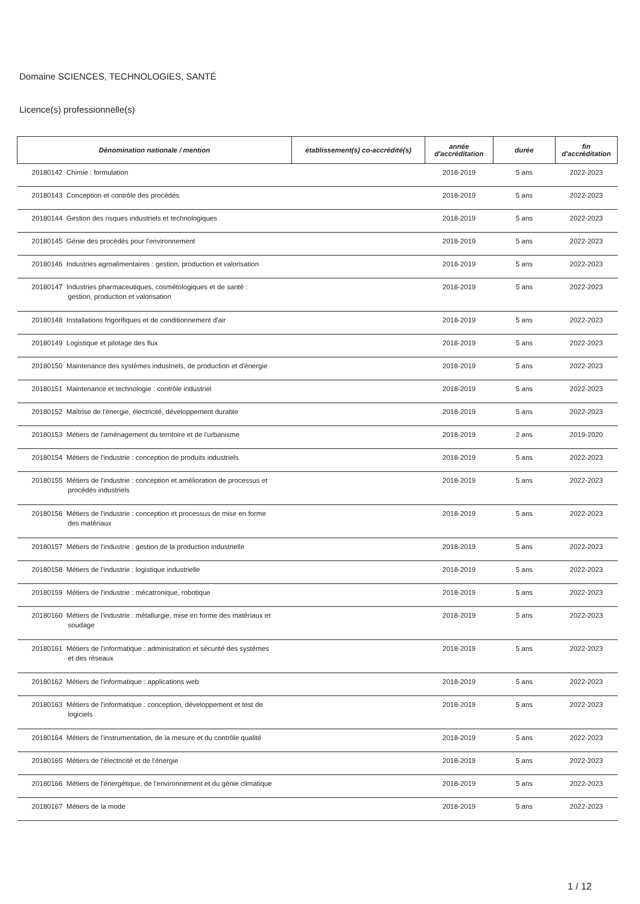Domaine SCIENCES, TECHNOLOGIES, SANTÉ
Licence(s) professionnelle(s)
| Dénomination nationale / mention | établissement(s) co-accrédité(s) | année d'accréditation | durée | fin d'accréditation |
| --- | --- | --- | --- | --- |
| 20180142 Chimie : formulation | | 2018-2019 | 5 ans | 2022-2023 |
| 20180143 Conception et contrôle des procédés | | 2018-2019 | 5 ans | 2022-2023 |
| 20180144 Gestion des risques industriels et technologiques | | 2018-2019 | 5 ans | 2022-2023 |
| 20180145 Génie des procédés pour l'environnement | | 2018-2019 | 5 ans | 2022-2023 |
| 20180146 Industries agroalimentaires : gestion, production et valorisation | | 2018-2019 | 5 ans | 2022-2023 |
| 20180147 Industries pharmaceutiques, cosmétologiques et de santé : gestion, production et valorisation | | 2018-2019 | 5 ans | 2022-2023 |
| 20180148 Installations frigorifiques et de conditionnement d'air | | 2018-2019 | 5 ans | 2022-2023 |
| 20180149 Logistique et pilotage des flux | | 2018-2019 | 5 ans | 2022-2023 |
| 20180150 Maintenance des systèmes industriels, de production et d'énergie | | 2018-2019 | 5 ans | 2022-2023 |
| 20180151 Maintenance et technologie : contrôle industriel | | 2018-2019 | 5 ans | 2022-2023 |
| 20180152 Maîtrise de l'énergie, électricité, développement durable | | 2018-2019 | 5 ans | 2022-2023 |
| 20180153 Métiers de l'aménagement du territoire et de l'urbanisme | | 2018-2019 | 2 ans | 2019-2020 |
| 20180154 Métiers de l'industrie : conception de produits industriels | | 2018-2019 | 5 ans | 2022-2023 |
| 20180155 Métiers de l'industrie : conception et amélioration de processus et procédés industriels | | 2018-2019 | 5 ans | 2022-2023 |
| 20180156 Métiers de l'industrie : conception et processus de mise en forme des matériaux | | 2018-2019 | 5 ans | 2022-2023 |
| 20180157 Métiers de l'industrie : gestion de la production industrielle | | 2018-2019 | 5 ans | 2022-2023 |
| 20180158 Métiers de l'industrie : logistique industrielle | | 2018-2019 | 5 ans | 2022-2023 |
| 20180159 Métiers de l'industrie : mécatronique, robotique | | 2018-2019 | 5 ans | 2022-2023 |
| 20180160 Métiers de l'industrie : métallurgie, mise en forme des matériaux et soudage | | 2018-2019 | 5 ans | 2022-2023 |
| 20180161 Métiers de l'informatique : administration et sécurité des systèmes et des réseaux | | 2018-2019 | 5 ans | 2022-2023 |
| 20180162 Métiers de l'informatique : applications web | | 2018-2019 | 5 ans | 2022-2023 |
| 20180163 Métiers de l'informatique : conception, développement et test de logiciels | | 2018-2019 | 5 ans | 2022-2023 |
| 20180164 Métiers de l'instrumentation, de la mesure et du contrôle qualité | | 2018-2019 | 5 ans | 2022-2023 |
| 20180165 Métiers de l'électricité et de l'énergie | | 2018-2019 | 5 ans | 2022-2023 |
| 20180166 Métiers de l'énergétique, de l'environnement et du génie climatique | | 2018-2019 | 5 ans | 2022-2023 |
| 20180167 Métiers de la mode | | 2018-2019 | 5 ans | 2022-2023 |
1 / 12